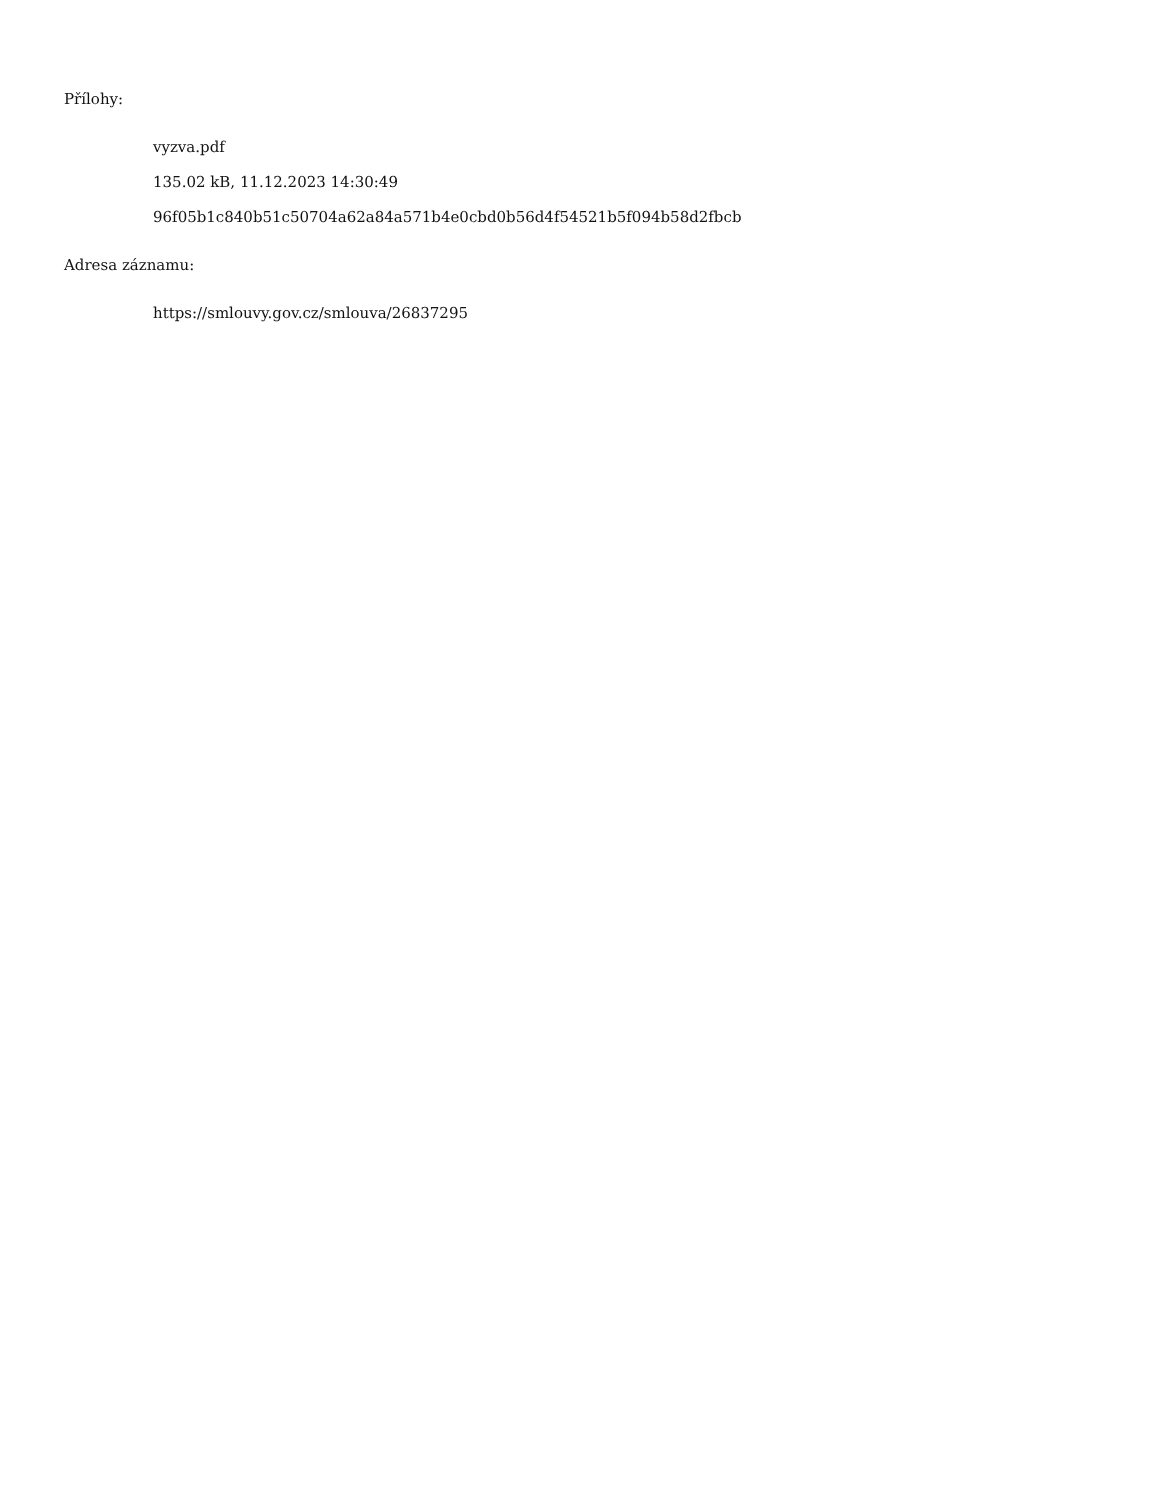Přílohy:
vyzva.pdf
135.02 kB, 11.12.2023 14:30:49
96f05b1c840b51c50704a62a84a571b4e0cbd0b56d4f54521b5f094b58d2fbcb
Adresa záznamu:
https://smlouvy.gov.cz/smlouva/26837295